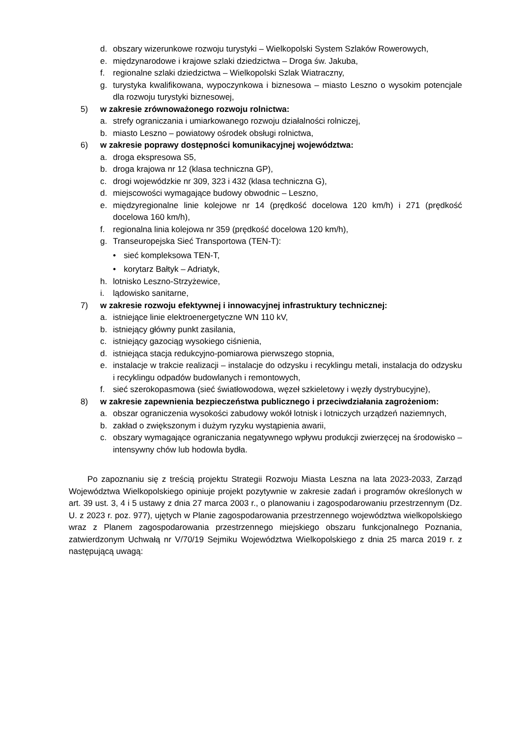d. obszary wizerunkowe rozwoju turystyki – Wielkopolski System Szlaków Rowerowych,
e. międzynarodowe i krajowe szlaki dziedzictwa – Droga św. Jakuba,
f. regionalne szlaki dziedzictwa – Wielkopolski Szlak Wiatraczny,
g. turystyka kwalifikowana, wypoczynkowa i biznesowa – miasto Leszno o wysokim potencjale dla rozwoju turystyki biznesowej,
5) w zakresie zrównoważonego rozwoju rolnictwa:
a. strefy ograniczania i umiarkowanego rozwoju działalności rolniczej,
b. miasto Leszno – powiatowy ośrodek obsługi rolnictwa,
6) w zakresie poprawy dostępności komunikacyjnej województwa:
a. droga ekspresowa S5,
b. droga krajowa nr 12 (klasa techniczna GP),
c. drogi wojewódzkie nr 309, 323 i 432 (klasa techniczna G),
d. miejscowości wymagające budowy obwodnic – Leszno,
e. międzyregionalne linie kolejowe nr 14 (prędkość docelowa 120 km/h) i 271 (prędkość docelowa 160 km/h),
f. regionalna linia kolejowa nr 359 (prędkość docelowa 120 km/h),
g. Transeuropejska Sieć Transportowa (TEN-T):
• sieć kompleksowa TEN-T,
• korytarz Bałtyk – Adriatyk,
h. lotnisko Leszno-Strzyżewice,
i. lądowisko sanitarne,
7) w zakresie rozwoju efektywnej i innowacyjnej infrastruktury technicznej:
a. istniejące linie elektroenergetyczne WN 110 kV,
b. istniejący główny punkt zasilania,
c. istniejący gazociąg wysokiego ciśnienia,
d. istniejąca stacja redukcyjno-pomiarowa pierwszego stopnia,
e. instalacje w trakcie realizacji – instalacje do odzysku i recyklingu metali, instalacja do odzysku i recyklingu odpadów budowlanych i remontowych,
f. sieć szerokopasmowa (sieć światłowodowa, węzeł szkieletowy i węzły dystrybucyjne),
8) w zakresie zapewnienia bezpieczeństwa publicznego i przeciwdziałania zagrożeniom:
a. obszar ograniczenia wysokości zabudowy wokół lotnisk i lotniczych urządzeń naziemnych,
b. zakład o zwiększonym i dużym ryzyku wystąpienia awarii,
c. obszary wymagające ograniczania negatywnego wpływu produkcji zwierzęcej na środowisko – intensywny chów lub hodowla bydła.
Po zapoznaniu się z treścią projektu Strategii Rozwoju Miasta Leszna na lata 2023-2033, Zarząd Województwa Wielkopolskiego opiniuje projekt pozytywnie w zakresie zadań i programów określonych w art. 39 ust. 3, 4 i 5 ustawy z dnia 27 marca 2003 r., o planowaniu i zagospodarowaniu przestrzennym (Dz. U. z 2023 r. poz. 977), ujętych w Planie zagospodarowania przestrzennego województwa wielkopolskiego wraz z Planem zagospodarowania przestrzennego miejskiego obszaru funkcjonalnego Poznania, zatwierdzonym Uchwałą nr V/70/19 Sejmiku Województwa Wielkopolskiego z dnia 25 marca 2019 r. z następującą uwagą: